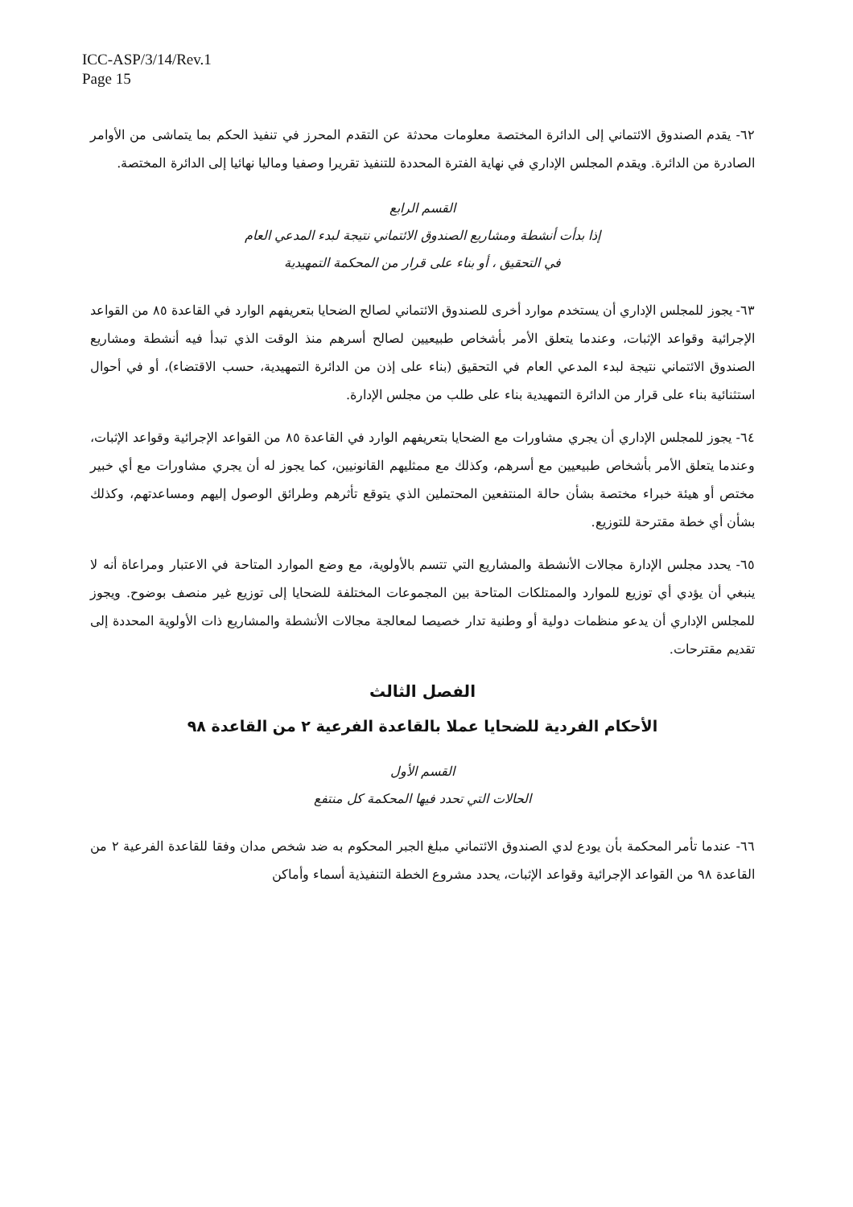ICC-ASP/3/14/Rev.1
Page 15
٦٢- يقدم الصندوق الائتماني إلى الدائرة المختصة معلومات محدثة عن التقدم المحرز في تنفيذ الحكم بما يتماشى من الأوامر الصادرة من الدائرة. ويقدم المجلس الإداري في نهاية الفترة المحددة للتنفيذ تقريرا وصفيا وماليا نهائيا إلى الدائرة المختصة.
القسم الرابع
إذا بدأت أنشطة ومشاريع الصندوق الائتماني نتيجة لبدء المدعي العام
في التحقيق ، أو بناء على قرار من المحكمة التمهيدية
٦٣- يجوز للمجلس الإداري أن يستخدم موارد أخرى للصندوق الائتماني لصالح الضحايا بتعريفهم الوارد في القاعدة ٨٥ من القواعد الإجرائية وقواعد الإثبات، وعندما يتعلق الأمر بأشخاص طبيعيين لصالح أسرهم منذ الوقت الذي تبدأ فيه أنشطة ومشاريع الصندوق الائتماني نتيجة لبدء المدعي العام في التحقيق (بناء على إذن من الدائرة التمهيدية، حسب الاقتضاء)، أو في أحوال استثنائية بناء على قرار من الدائرة التمهيدية بناء على طلب من مجلس الإدارة.
٦٤- يجوز للمجلس الإداري أن يجري مشاورات مع الضحايا بتعريفهم الوارد في القاعدة ٨٥ من القواعد الإجرائية وقواعد الإثبات، وعندما يتعلق الأمر بأشخاص طبيعيين مع أسرهم، وكذلك مع ممثليهم القانونيين، كما يجوز له أن يجري مشاورات مع أي خبير مختص أو هيئة خبراء مختصة بشأن حالة المنتفعين المحتملين الذي يتوقع تأثرهم وطرائق الوصول إليهم ومساعدتهم، وكذلك بشأن أي خطة مقترحة للتوزيع.
٦٥- يحدد مجلس الإدارة مجالات الأنشطة والمشاريع التي تتسم بالأولوية، مع وضع الموارد المتاحة في الاعتبار ومراعاة أنه لا ينبغي أن يؤدي أي توزيع للموارد والممتلكات المتاحة بين المجموعات المختلفة للضحايا إلى توزيع غير منصف بوضوح. ويجوز للمجلس الإداري أن يدعو منظمات دولية أو وطنية تدار خصيصا لمعالجة مجالات الأنشطة والمشاريع ذات الأولوية المحددة إلى تقديم مقترحات.
الفصل الثالث
الأحكام الفردية للضحايا عملا بالقاعدة الفرعية ٢ من القاعدة ٩٨
القسم الأول
الحالات التي تحدد فيها المحكمة كل منتفع
٦٦- عندما تأمر المحكمة بأن يودع لدي الصندوق الائتماني مبلغ الجبر المحكوم به ضد شخص مدان وفقا للقاعدة الفرعية ٢ من القاعدة ٩٨ من القواعد الإجرائية وقواعد الإثبات، يحدد مشروع الخطة التنفيذية أسماء وأماكن